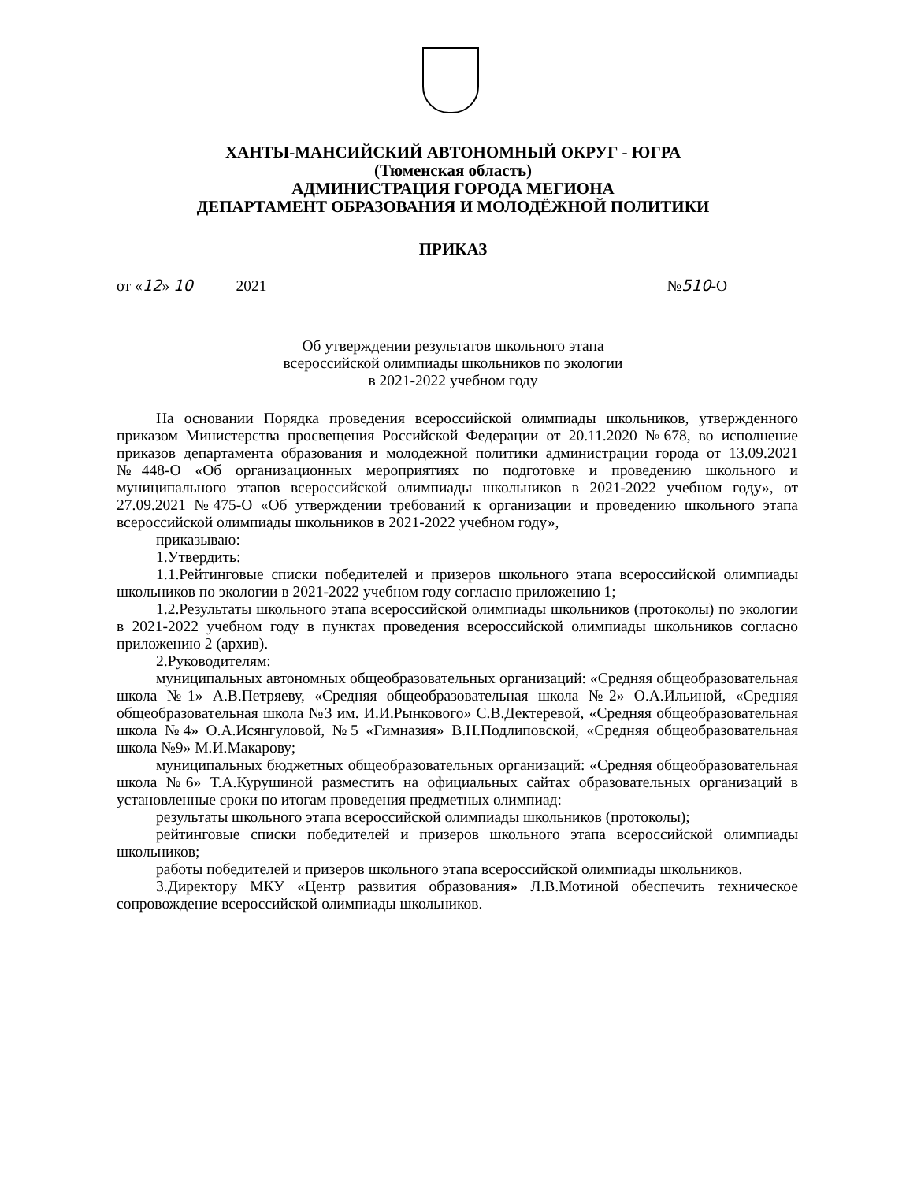ХАНТЫ-МАНСИЙСКИЙ АВТОНОМНЫЙ ОКРУГ - ЮГРА
(Тюменская область)
АДМИНИСТРАЦИЯ ГОРОДА МЕГИОНА
ДЕПАРТАМЕНТ ОБРАЗОВАНИЯ И МОЛОДЁЖНОЙ ПОЛИТИКИ
ПРИКАЗ
от «12» 10 2021 №510-О
Об утверждении результатов школьного этапа
всероссийской олимпиады школьников по экологии
в 2021-2022 учебном году
На основании Порядка проведения всероссийской олимпиады школьников, утвержденного приказом Министерства просвещения Российской Федерации от 20.11.2020 №678, во исполнение приказов департамента образования и молодежной политики администрации города от 13.09.2021 №448-О «Об организационных мероприятиях по подготовке и проведению школьного и муниципального этапов всероссийской олимпиады школьников в 2021-2022 учебном году», от 27.09.2021 №475-О «Об утверждении требований к организации и проведению школьного этапа всероссийской олимпиады школьников в 2021-2022 учебном году»,
приказываю:
1.Утвердить:
1.1.Рейтинговые списки победителей и призеров школьного этапа всероссийской олимпиады школьников по экологии в 2021-2022 учебном году согласно приложению 1;
1.2.Результаты школьного этапа всероссийской олимпиады школьников (протоколы) по экологии в 2021-2022 учебном году в пунктах проведения всероссийской олимпиады школьников согласно приложению 2 (архив).
2.Руководителям:
муниципальных автономных общеобразовательных организаций: «Средняя общеобразовательная школа №1» А.В.Петряеву, «Средняя общеобразовательная школа №2» О.А.Ильиной, «Средняя общеобразовательная школа №3 им. И.И.Рынкового» С.В.Дектеревой, «Средняя общеобразовательная школа №4» О.А.Исянгуловой, №5 «Гимназия» В.Н.Подлиповской, «Средняя общеобразовательная школа №9» М.И.Макарову;
муниципальных бюджетных общеобразовательных организаций: «Средняя общеобразовательная школа №6» Т.А.Курушиной разместить на официальных сайтах образовательных организаций в установленные сроки по итогам проведения предметных олимпиад:
результаты школьного этапа всероссийской олимпиады школьников (протоколы);
рейтинговые списки победителей и призеров школьного этапа всероссийской олимпиады школьников;
работы победителей и призеров школьного этапа всероссийской олимпиады школьников.
3.Директору МКУ «Центр развития образования» Л.В.Мотиной обеспечить техническое сопровождение всероссийской олимпиады школьников.